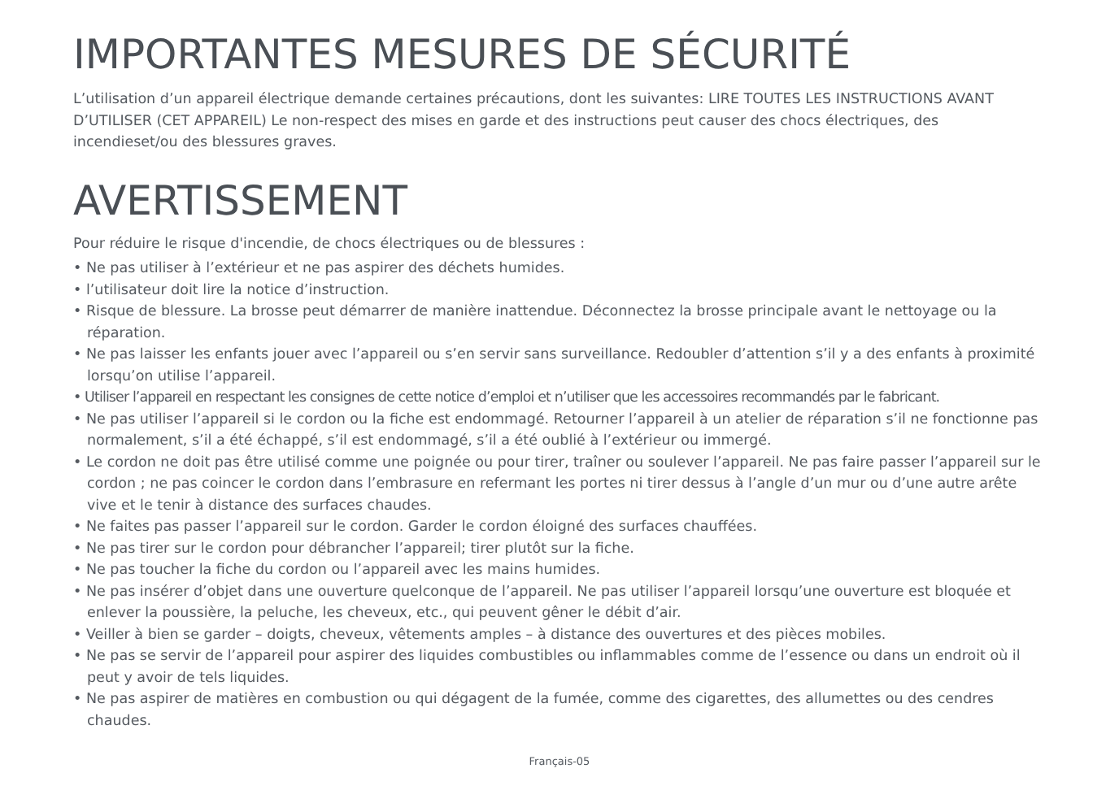IMPORTANTES MESURES DE SÉCURITÉ
L’utilisation d’un appareil électrique demande certaines précautions, dont les suivantes: LIRE TOUTES LES INSTRUCTIONS AVANT D’UTILISER (CET APPAREIL) Le non-respect des mises en garde et des instructions peut causer des chocs électriques, des incendieset/ou des blessures graves.
AVERTISSEMENT
Pour réduire le risque d'incendie, de chocs électriques ou de blessures :
• Ne pas utiliser à l’extérieur et ne pas aspirer des déchets humides.
• l’utilisateur doit lire la notice d’instruction.
• Risque de blessure. La brosse peut démarrer de manière inattendue. Déconnectez la brosse principale avant le nettoyage ou la réparation.
• Ne pas laisser les enfants jouer avec l’appareil ou s’en servir sans surveillance. Redoubler d’attention s’il y a des enfants à proximité lorsqu’on utilise l’appareil.
• Utiliser l’appareil en respectant les consignes de cette notice d’emploi et n’utiliser que les accessoires recommandés par le fabricant.
• Ne pas utiliser l’appareil si le cordon ou la fiche est endommagé. Retourner l’appareil à un atelier de réparation s’il ne fonctionne pas normalement, s’il a été échappé, s’il est endommagé, s’il a été oublié à l’extérieur ou immergé.
• Le cordon ne doit pas être utilisé comme une poignée ou pour tirer, traîner ou soulever l’appareil. Ne pas faire passer l’appareil sur le cordon ; ne pas coincer le cordon dans l’embrasure en refermant les portes ni tirer dessus à l’angle d’un mur ou d’une autre arête vive et le tenir à distance des surfaces chaudes.
• Ne faites pas passer l’appareil sur le cordon. Garder le cordon éloigné des surfaces chauffées.
• Ne pas tirer sur le cordon pour débrancher l’appareil; tirer plutôt sur la fiche.
• Ne pas toucher la fiche du cordon ou l’appareil avec les mains humides.
• Ne pas insérer d’objet dans une ouverture quelconque de l’appareil. Ne pas utiliser l’appareil lorsqu’une ouverture est bloquée et enlever la poussière, la peluche, les cheveux, etc., qui peuvent gêner le débit d’air.
• Veiller à bien se garder – doigts, cheveux, vêtements amples – à distance des ouvertures et des pièces mobiles.
• Ne pas se servir de l’appareil pour aspirer des liquides combustibles ou inflammables comme de l’essence ou dans un endroit où il peut y avoir de tels liquides.
• Ne pas aspirer de matières en combustion ou qui dégagent de la fumée, comme des cigarettes, des allumettes ou des cendres chaudes.
Français-05